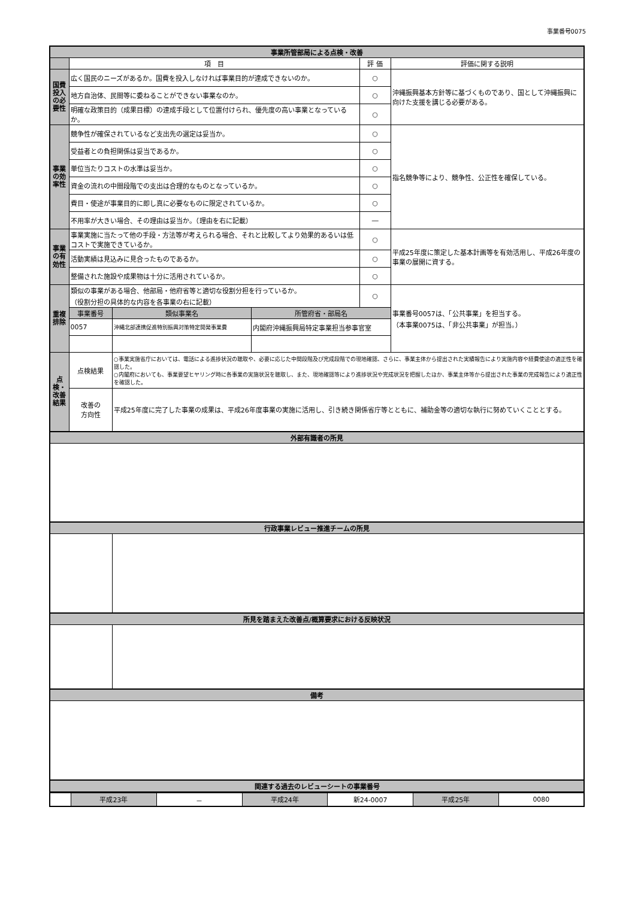事業番号0075
| 事業所管部局による点検・改善 | | | | | |
| | 項 目 | | | 評 価 | 評価に関する説明 |
| 国費投入の必要性 | 広く国民のニーズがあるか。国費を投入しなければ事業目的が達成できないのか。 | | | ○ | 沖縄振興基本方針等に基づくものであり、国として沖縄振興に向けた支援を講じる必要がある。 |
| | 地方自治体、民間等に委ねることができない事業なのか。 | | | ○ | |
| | 明確な政策目的（成果目標）の達成手段として位置付けられ、優先度の高い事業となっているか。 | | | ○ | |
| 事業の効率性 | 競争性が確保されているなど支出先の選定は妥当か。 | | | ○ | 指名競争等により、競争性、公正性を確保している。 |
| | 受益者との負担関係は妥当であるか。 | | | ○ | |
| | 単位当たりコストの水準は妥当か。 | | | ○ | |
| | 資金の流れの中間段階での支出は合理的なものとなっているか。 | | | ○ | |
| | 費目・使途が事業目的に即し真に必要なものに限定されているか。 | | | ○ | |
| | 不用率が大きい場合、その理由は妥当か。（理由を右に記載） | | | ― | |
| 事業の有効性 | 事業実施に当たって他の手段・方法等が考えられる場合、それと比較してより効果的あるいは低コストで実施できているか。 | | | ○ | 平成25年度に策定した基本計画等を有効活用し、平成26年度の事業の展開に資する。 |
| | 活動実績は見込みに見合ったものであるか。 | | | ○ | |
| | 整備された施設や成果物は十分に活用されているか。 | | | ○ | |
| 重複排除 | 類似の事業がある場合、他部局・他府省等と適切な役割分担を行っているか。 （役割分担の具体的な内容を各事業の右に記載） | | | ○ | 事業番号0057は、「公共事業」を担当する。 （本事業0075は、「非公共事業」が担当。） |
| | 事業番号 | 類似事業名 | 所管府省・部局名 | | |
| | 0057 | 沖縄北部連携促進特別振興対策特定開発事業費 | 内閣府沖縄振興局特定事業担当参事官室 | | |
| 点検・改善結果 | 点検結果 | ○事業実施省庁においては、電話による進捗状況の聴取や、必要に応じた中間段階及び完成段階での現地確認、さらに、事業主体から提出された実績報告により実施内容や経費使途の適正性を確認した。 ○内閣府においても、事業要望ヒヤリング時に各事業の実施状況を聴取し、また、現地確認等により進捗状況や完成状況を把握したほか、事業主体等から提出された事業の完成報告により適正性を確認した。 | | | |
| | 改善の 方向性 | 平成25年度に完了した事業の成果は、平成26年度事業の実施に活用し、引き続き関係省庁等とともに、補助金等の適切な執行に努めていくこととする。 | | | |
| 外部有識者の所見 | | | | | |
| 行政事業レビュー推進チームの所見 | | | | | |
| 所見を踏まえた改善点/概算要求における反映状況 | | | | | |
| 備考 | | | | | |
| 関連する過去のレビューシートの事業番号 | | | | | |
| | 平成23年 | － | 平成24年 | 新24-0007 | 平成25年 | 0080 |